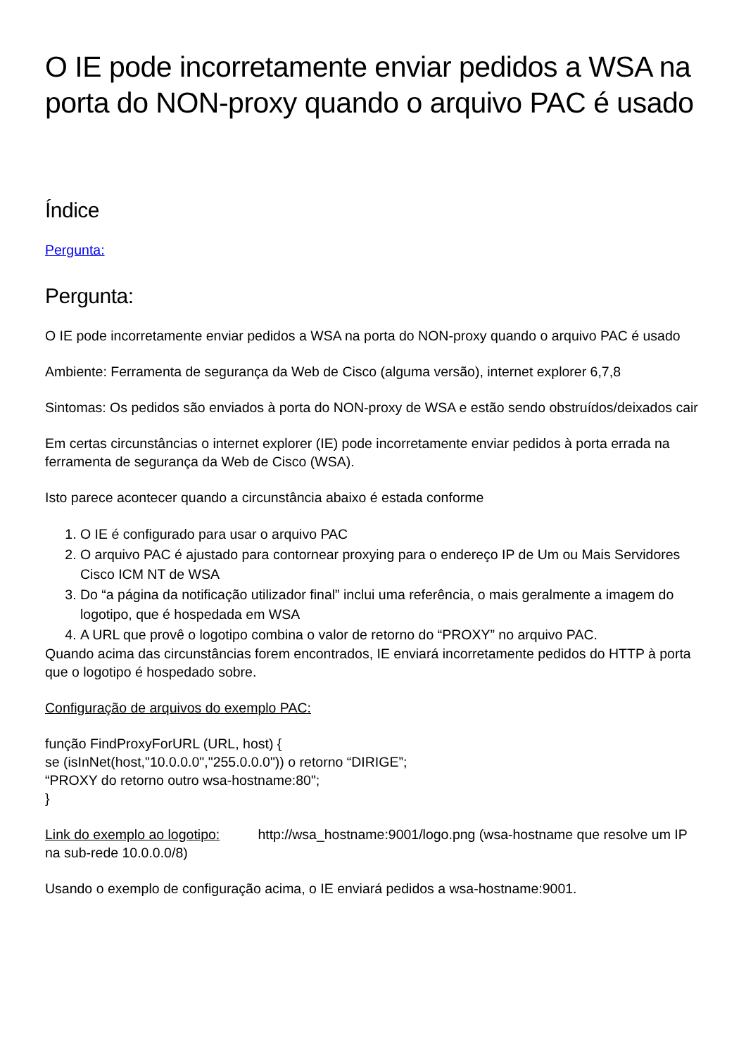O IE pode incorretamente enviar pedidos a WSA na porta do NON-proxy quando o arquivo PAC é usado
Índice
Pergunta:
Pergunta:
O IE pode incorretamente enviar pedidos a WSA na porta do NON-proxy quando o arquivo PAC é usado
Ambiente: Ferramenta de segurança da Web de Cisco (alguma versão), internet explorer 6,7,8
Sintomas: Os pedidos são enviados à porta do NON-proxy de WSA e estão sendo obstruídos/deixados cair
Em certas circunstâncias o internet explorer (IE) pode incorretamente enviar pedidos à porta errada na ferramenta de segurança da Web de Cisco (WSA).
Isto parece acontecer quando a circunstância abaixo é estada conforme
1. O IE é configurado para usar o arquivo PAC
2. O arquivo PAC é ajustado para contornear proxying para o endereço IP de Um ou Mais Servidores Cisco ICM NT de WSA
3. Do “a página da notificação utilizador final” inclui uma referência, o mais geralmente a imagem do logotipo, que é hospedada em WSA
4. A URL que provê o logotipo combina o valor de retorno do “PROXY” no arquivo PAC.
Quando acima das circunstâncias forem encontrados, IE enviará incorretamente pedidos do HTTP à porta que o logotipo é hospedado sobre.
Configuração de arquivos do exemplo PAC:
função FindProxyForURL (URL, host) {
se (isInNet(host,"10.0.0.0","255.0.0.0")) o retorno “DIRIGE”;
“PROXY do retorno outro wsa-hostname:80";
}
Link do exemplo ao logotipo: http://wsa_hostname:9001/logo.png (wsa-hostname que resolve um IP na sub-rede 10.0.0.0/8)
Usando o exemplo de configuração acima, o IE enviará pedidos a wsa-hostname:9001.